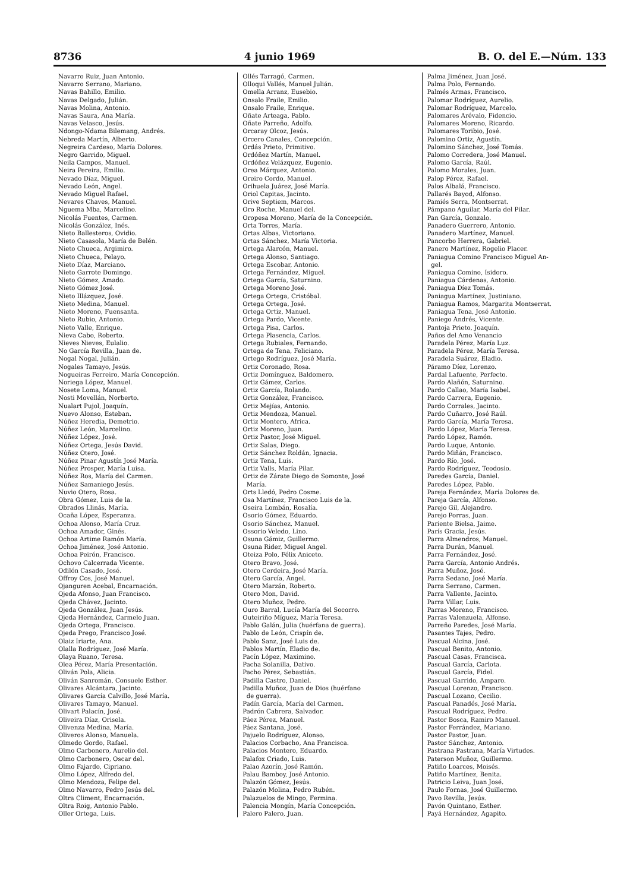8736 4 junio 1969 B. O. del E.—Núm. 133
Navarro Ruiz, Juan Antonio.
Navarro Serrano, Mariano.
Navas Bahillo, Emilio.
Navas Delgado, Julián.
Navas Molina, Antonio.
Navas Saura, Ana María.
Navas Velasco, Jesús.
Ndongo-Ndama Bilemang, Andrés.
Nebreda Martín, Alberto.
Negreira Cardeso, María Dolores.
Negro Garrido, Miguel.
Neila Campos, Manuel.
Neira Pereira, Emilio.
Nevado Díaz, Miguel.
Nevado León, Angel.
Nevado Miguel Rafael.
Nevares Chaves, Manuel.
Nguema Mba, Marcelino.
Nicolás Fuentes, Carmen.
Nicolás González, Inés.
Nieto Ballesteros, Ovidio.
Nieto Casasola, María de Belén.
Nieto Chueca, Argimiro.
Nieto Chueca, Pelayo.
Nieto Díaz, Marciano.
Nieto Garrote Domingo.
Nieto Gómez, Amado.
Nieto Gómez José.
Nieto Illázquez, José.
Nieto Medina, Manuel.
Nieto Moreno, Fuensanta.
Nieto Rubio, Antonio.
Nieto Valle, Enrique.
Nieva Cabo, Roberto.
Nieves Nieves, Eulalio.
No García Revilla, Juan de.
Nogal Nogal, Julián.
Nogales Tamayo, Jesús.
Nogueiras Ferreiro, María Concepción.
Noriega López, Manuel.
Nosete Loma, Manuel.
Nosti Movellán, Norberto.
Nualart Pujol, Joaquín.
Nuevo Alonso, Esteban.
Núñez Heredia, Demetrio.
Núñez León, Marcelino.
Núñez López, José.
Núñez Ortega, Jesús David.
Núñez Otero, José.
Núñez Pinar Agustín José María.
Núñez Prosper, María Luisa.
Núñez Ros, María del Carmen.
Núñez Samaniego Jesús.
Nuvio Otero, Rosa.
Obra Gómez, Luis de la.
Obrados Llinás, María.
Ocaña López, Esperanza.
Ochoa Alonso, María Cruz.
Ochoa Amador, Ginés.
Ochoa Artime Ramón María.
Ochoa Jiménez, José Antonio.
Ochoa Peirón, Francisco.
Ochovo Calcerrada Vicente.
Odilón Casado, José.
Offroy Cos, José Manuel.
Ojanguren Acebal, Encarnación.
Ojeda Afonso, Juan Francisco.
Ojeda Chávez, Jacinto.
Ojeda González, Juan Jesús.
Ojeda Hernández, Carmelo Juan.
Ojeda Ortega, Francisco.
Ojeda Prego, Francisco José.
Olaiz Iriarte, Ana.
Olalla Rodríguez, José María.
Olaya Ruano, Teresa.
Olea Pérez, María Presentación.
Oliván Pola, Alicia.
Oliván Sanromán, Consuelo Esther.
Olivares Alcántara, Jacinto.
Olivares García Calvillo, José María.
Olivares Tamayo, Manuel.
Olivart Palacín, José.
Oliveira Díaz, Orisela.
Olivenza Medina, María.
Oliveros Alonso, Manuela.
Olmedo Gordo, Rafael.
Olmo Carbonero, Aurelio del.
Olmo Carbonero, Oscar del.
Olmo Fajardo, Cipriano.
Olmo López, Alfredo del.
Olmo Mendoza, Felipe del.
Olmo Navarro, Pedro Jesús del.
Oltra Climent, Encarnación.
Oltra Roig, Antonio Pablo.
Oller Ortega, Luis.
Ollés Tarragó, Carmen.
Olloqui Vallés, Manuel Julián.
Omella Arranz, Eusebio.
Onsalo Fraile, Emilio.
Onsalo Fraile, Enrique.
Oñate Arteaga, Pablo.
Oñate Parreño, Adolfo.
Orcaray Olcoz, Jesús.
Orcero Canales, Concepción.
Ordás Prieto, Primitivo.
Ordóñez Martín, Manuel.
Ordóñez Velázquez, Eugenio.
Orea Márquez, Antonio.
Oreiro Cordo, Manuel.
Orihuela Juárez, José María.
Oriol Capitas, Jacinto.
Orive Septiem, Marcos.
Oro Roche, Manuel del.
Oropesa Moreno, María de la Concepción.
Orta Torres, María.
Ortas Albas, Victoriano.
Ortas Sánchez, María Victoria.
Ortega Alarcón, Manuel.
Ortega Alonso, Santiago.
Ortega Escobar, Antonio.
Ortega Fernández, Miguel.
Ortega García, Saturnino.
Ortega Moreno José.
Ortega Ortega, Cristóbal.
Ortega Ortega, José.
Ortega Ortiz, Manuel.
Ortega Pardo, Vicente.
Ortega Pisa, Carlos.
Ortega Plasencia, Carlos.
Ortega Rubiales, Fernando.
Ortega de Tena, Feliciano.
Ortego Rodríguez, José María.
Ortiz Coronado, Rosa.
Ortiz Domínguez, Baldomero.
Ortiz Gámez, Carlos.
Ortiz García, Rolando.
Ortiz González, Francisco.
Ortiz Mejías, Antonio.
Ortiz Mendoza, Manuel.
Ortiz Montero, Africa.
Ortiz Moreno, Juan.
Ortiz Pastor, José Miguel.
Ortiz Salas, Diego.
Ortiz Sánchez Roldán, Ignacia.
Ortiz Tena, Luis.
Ortiz Valls, María Pilar.
Ortiz de Zárate Diego de Somonte, José
María.
Orts Lledó, Pedro Cosme.
Osa Martínez, Francisco Luis de la.
Oseira Lombán, Rosalía.
Osorio Gómez, Eduardo.
Osorio Sánchez, Manuel.
Ossorio Veledo, Lino.
Osuna Gámiz, Guillermo.
Osuna Rider, Miguel Angel.
Oteiza Polo, Félix Aniceto.
Otero Bravo, José.
Otero Cerdeira, José María.
Otero García, Angel.
Otero Marzán, Roberto.
Otero Mon, David.
Otero Muñoz, Pedro.
Ouro Barral, Lucía María del Socorro.
Outeiriño Míguez, María Teresa.
Pablo Galán, Julia (huérfana de guerra).
Pablo de León, Crispín de.
Pablo Sanz, José Luis de.
Pablos Martín, Eladio de.
Pacín López, Maximino.
Pacha Solanilla, Dativo.
Pacho Pérez, Sebastián.
Padilla Castro, Daniel.
Padilla Muñoz, Juan de Dios (huérfano
de guerra).
Padín García, María del Carmen.
Padrón Cabrera, Salvador.
Páez Pérez, Manuel.
Páez Santana, José.
Pajuelo Rodríguez, Alonso.
Palacios Corbacho, Ana Francisca.
Palacios Montero, Eduardo.
Palafox Criado, Luis.
Palao Azorín, José Ramón.
Palau Bamboy, José Antonio.
Palazón Gómez, Jesús.
Palazón Molina, Pedro Rubén.
Palazuelos de Mingo, Fermina.
Palencia Mongín, María Concepción.
Palero Palero, Juan.
Palma Jiménez, Juan José.
Palma Polo, Fernando.
Palmés Armas, Francisco.
Palomar Rodríguez, Aurelio.
Palomar Rodríguez, Marcelo.
Palomares Arévalo, Fidencio.
Palomares Moreno, Ricardo.
Palomares Toribio, José.
Palomino Ortiz, Agustín.
Palomino Sánchez, José Tomás.
Palomo Corredera, José Manuel.
Palomo García, Raúl.
Palomo Morales, Juan.
Palop Pérez, Rafael.
Palos Albalá, Francisco.
Pallarés Bayod, Alfonso.
Pamiés Serra, Montserrat.
Pámpano Aguilar, María del Pilar.
Pan García, Gonzalo.
Panadero Guerrero, Antonio.
Panadero Martínez, Manuel.
Pancorbo Herrera, Gabriel.
Panero Martínez, Rogelio Placer.
Paniagua Comino Francisco Miguel An-
gel.
Paniagua Comino, Isidoro.
Paniagua Cárdenas, Antonio.
Paniagua Díez Tomás.
Paniagua Martínez, Justiniano.
Paniagua Ramos, Margarita Montserrat.
Paniagua Tena, José Antonio.
Paniego Andrés, Vicente.
Pantoja Prieto, Joaquín.
Paños del Amo Venancio
Paradela Pérez, María Luz.
Paradela Pérez, María Teresa.
Paradela Suárez, Eladio.
Páramo Díez, Lorenzo.
Pardal Lafuente, Perfecto.
Pardo Alañón, Saturnino.
Pardo Callao, María Isabel.
Pardo Carrera, Eugenio.
Pardo Corrales, Jacinto.
Pardo Cuñarro, José Raúl.
Pardo García, María Teresa.
Pardo López, María Teresa.
Pardo López, Ramón.
Pardo Luque, Antonio.
Pardo Miñán, Francisco.
Pardo Río, José.
Pardo Rodríguez, Teodosio.
Paredes García, Daniel.
Paredes López, Pablo.
Pareja Fernández, María Dolores de.
Pareja García, Alfonso.
Parejo Gil, Alejandro.
Parejo Porras, Juan.
Pariente Bielsa, Jaime.
París Gracia, Jesús.
Parra Almendros, Manuel.
Parra Durán, Manuel.
Parra Fernández, José.
Parra García, Antonio Andrés.
Parra Muñoz, José.
Parra Sedano, José María.
Parra Serrano, Carmen.
Parra Vallente, Jacinto.
Parra Villar, Luis.
Parras Moreno, Francisco.
Parras Valenzuela, Alfonso.
Parreño Paredes, José María.
Pasantes Tajes, Pedro.
Pascual Alcina, José.
Pascual Benito, Antonio.
Pascual Casas, Francisca.
Pascual García, Carlota.
Pascual García, Fidel.
Pascual Garrido, Amparo.
Pascual Lorenzo, Francisco.
Pascual Lozano, Cecilio.
Pascual Panadés, José María.
Pascual Rodríguez, Pedro.
Pastor Bosca, Ramiro Manuel.
Pastor Ferrández, Mariano.
Pastor Pastor, Juan.
Pastor Sánchez, Antonio.
Pastrana Pastrana, María Virtudes.
Paterson Muñoz, Guillermo.
Patiño Loarces, Moisés.
Patiño Martínez, Benita.
Patricio Leiva, Juan José.
Paulo Fornas, José Guillermo.
Pavo Revilla, Jesús.
Pavón Quintano, Esther.
Payá Hernández, Agapito.